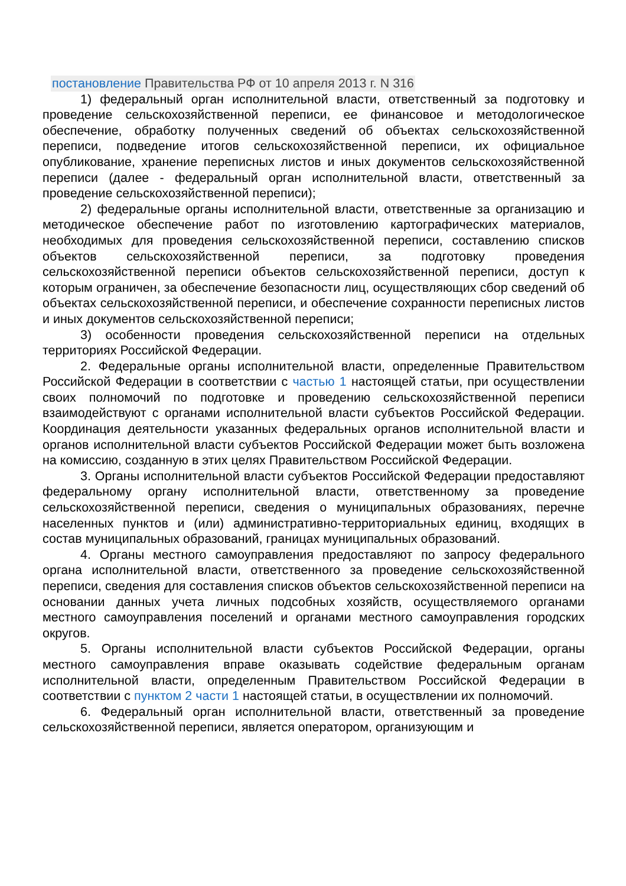постановление Правительства РФ от 10 апреля 2013 г. N 316
1) федеральный орган исполнительной власти, ответственный за подготовку и проведение сельскохозяйственной переписи, ее финансовое и методологическое обеспечение, обработку полученных сведений об объектах сельскохозяйственной переписи, подведение итогов сельскохозяйственной переписи, их официальное опубликование, хранение переписных листов и иных документов сельскохозяйственной переписи (далее - федеральный орган исполнительной власти, ответственный за проведение сельскохозяйственной переписи);
2) федеральные органы исполнительной власти, ответственные за организацию и методическое обеспечение работ по изготовлению картографических материалов, необходимых для проведения сельскохозяйственной переписи, составлению списков объектов сельскохозяйственной переписи, за подготовку проведения сельскохозяйственной переписи объектов сельскохозяйственной переписи, доступ к которым ограничен, за обеспечение безопасности лиц, осуществляющих сбор сведений об объектах сельскохозяйственной переписи, и обеспечение сохранности переписных листов и иных документов сельскохозяйственной переписи;
3) особенности проведения сельскохозяйственной переписи на отдельных территориях Российской Федерации.
2. Федеральные органы исполнительной власти, определенные Правительством Российской Федерации в соответствии с частью 1 настоящей статьи, при осуществлении своих полномочий по подготовке и проведению сельскохозяйственной переписи взаимодействуют с органами исполнительной власти субъектов Российской Федерации. Координация деятельности указанных федеральных органов исполнительной власти и органов исполнительной власти субъектов Российской Федерации может быть возложена на комиссию, созданную в этих целях Правительством Российской Федерации.
3. Органы исполнительной власти субъектов Российской Федерации предоставляют федеральному органу исполнительной власти, ответственному за проведение сельскохозяйственной переписи, сведения о муниципальных образованиях, перечне населенных пунктов и (или) административно-территориальных единиц, входящих в состав муниципальных образований, границах муниципальных образований.
4. Органы местного самоуправления предоставляют по запросу федерального органа исполнительной власти, ответственного за проведение сельскохозяйственной переписи, сведения для составления списков объектов сельскохозяйственной переписи на основании данных учета личных подсобных хозяйств, осуществляемого органами местного самоуправления поселений и органами местного самоуправления городских округов.
5. Органы исполнительной власти субъектов Российской Федерации, органы местного самоуправления вправе оказывать содействие федеральным органам исполнительной власти, определенным Правительством Российской Федерации в соответствии с пунктом 2 части 1 настоящей статьи, в осуществлении их полномочий.
6. Федеральный орган исполнительной власти, ответственный за проведение сельскохозяйственной переписи, является оператором, организующим и